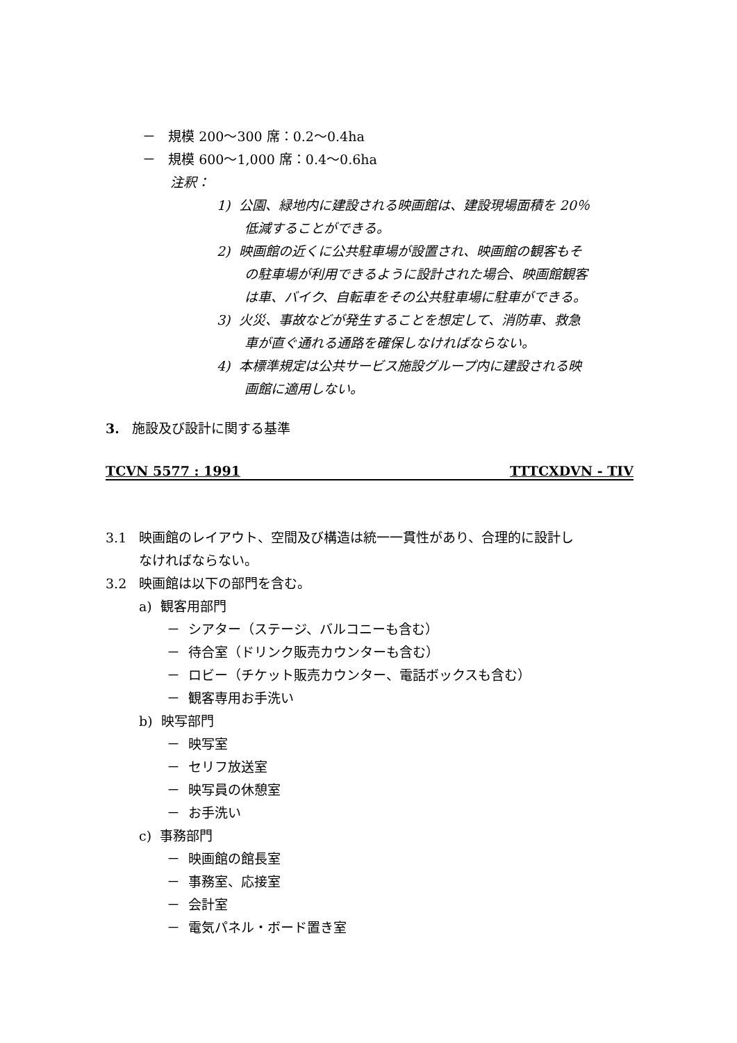－ 規模 200～300 席：0.2～0.4ha
－ 規模 600～1,000 席：0.4～0.6ha
注釈：
1) 公園、緑地内に建設される映画館は、建設現場面積を 20％
低減することができる。
2) 映画館の近くに公共駐車場が設置され、映画館の観客もそ
の駐車場が利用できるように設計された場合、映画館観客
は車、バイク、自転車をその公共駐車場に駐車ができる。
3) 火災、事故などが発生することを想定して、消防車、救急
車が直ぐ通れる通路を確保しなければならない。
4) 本標準規定は公共サービス施設グループ内に建設される映
画館に適用しない。
3. 施設及び設計に関する基準
TCVN 5577 : 1991 TTTCXDVN - TIV
3.1 映画館のレイアウト、空間及び構造は統一一貫性があり、合理的に設計し
なければならない。
3.2 映画館は以下の部門を含む。
a) 観客用部門
－ シアター（ステージ、バルコニーも含む）
－ 待合室（ドリンク販売カウンターも含む）
－ ロビー（チケット販売カウンター、電話ボックスも含む）
－ 観客専用お手洗い
b) 映写部門
－ 映写室
－ セリフ放送室
－ 映写員の休憩室
－ お手洗い
c) 事務部門
－ 映画館の館長室
－ 事務室、応接室
－ 会計室
－ 電気パネル・ボード置き室